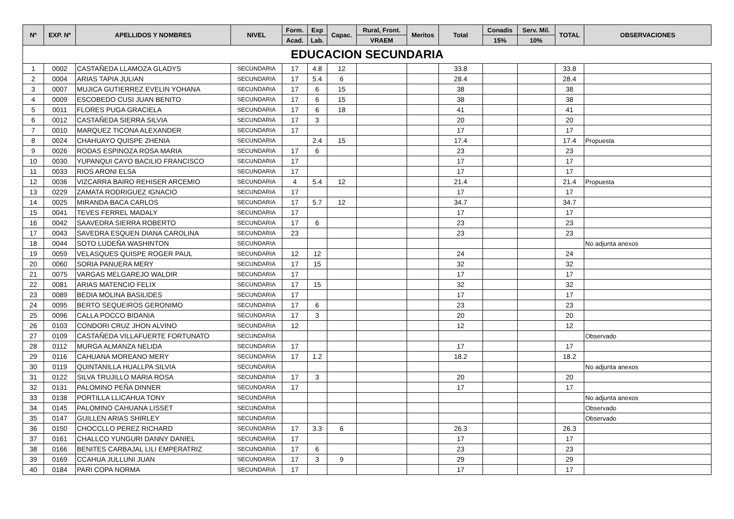| Nº | EXP. Nº | APELLIDOS Y NOMBRES | NIVEL | Form. | Exp | Capac. | Rural, Front. | Meritos | Total | Conadis | Serv. Mil. | TOTAL | OBSERVACIONES |
| --- | --- | --- | --- | --- | --- | --- | --- | --- | --- | --- | --- | --- | --- |
| | | | | Acad. | Lab. | | VRAEM | | | 15% | 10% | | |
| EDUCACION SECUNDARIA | | | | | | | | | | | | | |
| 1 | 0002 | CASTAÑEDA LLAMOZA GLADYS | SECUNDARIA | 17 | 4.8 | 12 | | | 33.8 | | | 33.8 | |
| 2 | 0004 | ARIAS TAPIA JULIAN | SECUNDARIA | 17 | 5.4 | 6 | | | 28.4 | | | 28.4 | |
| 3 | 0007 | MUJICA GUTIERREZ EVELIN YOHANA | SECUNDARIA | 17 | 6 | 15 | | | 38 | | | 38 | |
| 4 | 0009 | ESCOBEDO CUSI JUAN BENITO | SECUNDARIA | 17 | 6 | 15 | | | 38 | | | 38 | |
| 5 | 0011 | FLORES PUGA GRACIELA | SECUNDARIA | 17 | 6 | 18 | | | 41 | | | 41 | |
| 6 | 0012 | CASTAÑEDA SIERRA SILVIA | SECUNDARIA | 17 | 3 | | | | 20 | | | 20 | |
| 7 | 0010 | MARQUEZ TICONA ALEXANDER | SECUNDARIA | 17 | | | | | 17 | | | 17 | |
| 8 | 0024 | CHAHUAYO QUISPE ZHENIA | SECUNDARIA | | 2.4 | 15 | | | 17.4 | | | 17.4 | Propuesta |
| 9 | 0026 | RODAS ESPINOZA ROSA MARIA | SECUNDARIA | 17 | 6 | | | | 23 | | | 23 | |
| 10 | 0030 | YUPANQUI CAYO BACILIO FRANCISCO | SECUNDARIA | 17 | | | | | 17 | | | 17 | |
| 11 | 0033 | RIOS ARONI ELSA | SECUNDARIA | 17 | | | | | 17 | | | 17 | |
| 12 | 0036 | VIZCARRA BAIRO REHISER ARCEMIO | SECUNDARIA | 4 | 5.4 | 12 | | | 21.4 | | | 21.4 | Propuesta |
| 13 | 0229 | ZAMATA RODRIGUEZ IGNACIO | SECUNDARIA | 17 | | | | | 17 | | | 17 | |
| 14 | 0025 | MIRANDA BACA CARLOS | SECUNDARIA | 17 | 5.7 | 12 | | | 34.7 | | | 34.7 | |
| 15 | 0041 | TEVES FERREL MADALY | SECUNDARIA | 17 | | | | | 17 | | | 17 | |
| 16 | 0042 | SAAVEDRA SIERRA ROBERTO | SECUNDARIA | 17 | 6 | | | | 23 | | | 23 | |
| 17 | 0043 | SAVEDRA ESQUEN DIANA CAROLINA | SECUNDARIA | 23 | | | | | 23 | | | 23 | |
| 18 | 0044 | SOTO LUDEÑA WASHINTON | SECUNDARIA | | | | | | | | | | No adjunta anexos |
| 19 | 0059 | VELASQUES QUISPE ROGER PAUL | SECUNDARIA | 12 | 12 | | | | 24 | | | 24 | |
| 20 | 0060 | SORIA PANUERA MERY | SECUNDARIA | 17 | 15 | | | | 32 | | | 32 | |
| 21 | 0075 | VARGAS MELGAREJO WALDIR | SECUNDARIA | 17 | | | | | 17 | | | 17 | |
| 22 | 0081 | ARIAS MATENCIO FELIX | SECUNDARIA | 17 | 15 | | | | 32 | | | 32 | |
| 23 | 0089 | BEDIA MOLINA BASILIDES | SECUNDARIA | 17 | | | | | 17 | | | 17 | |
| 24 | 0095 | BERTO SEQUEIROS GERONIMO | SECUNDARIA | 17 | 6 | | | | 23 | | | 23 | |
| 25 | 0096 | CALLA POCCO BIDANIA | SECUNDARIA | 17 | 3 | | | | 20 | | | 20 | |
| 26 | 0103 | CONDORI CRUZ JHON ALVINO | SECUNDARIA | 12 | | | | | 12 | | | 12 | |
| 27 | 0109 | CASTAÑEDA VILLAFUERTE FORTUNATO | SECUNDARIA | | | | | | | | | | Observado |
| 28 | 0112 | MURGA ALMANZA NELIDA | SECUNDARIA | 17 | | | | | 17 | | | 17 | |
| 29 | 0116 | CAHUANA MOREANO MERY | SECUNDARIA | 17 | 1.2 | | | | 18.2 | | | 18.2 | |
| 30 | 0119 | QUINTANILLA HUALLPA SILVIA | SECUNDARIA | | | | | | | | | | No adjunta anexos |
| 31 | 0122 | SILVA TRUJILLO MARIA ROSA | SECUNDARIA | 17 | 3 | | | | 20 | | | 20 | |
| 32 | 0131 | PALOMINO PEÑA DINNER | SECUNDARIA | 17 | | | | | 17 | | | 17 | |
| 33 | 0138 | PORTILLA LLICAHUA TONY | SECUNDARIA | | | | | | | | | | No adjunta anexos |
| 34 | 0145 | PALOMINO CAHUANA LISSET | SECUNDARIA | | | | | | | | | | Observado |
| 35 | 0147 | GUILLEN ARIAS SHIRLEY | SECUNDARIA | | | | | | | | | | Observado |
| 36 | 0150 | CHOCCLLO PEREZ RICHARD | SECUNDARIA | 17 | 3.3 | 6 | | | 26.3 | | | 26.3 | |
| 37 | 0161 | CHALLCO YUNGURI DANNY DANIEL | SECUNDARIA | 17 | | | | | 17 | | | 17 | |
| 38 | 0166 | BENITES CARBAJAL LILI EMPERATRIZ | SECUNDARIA | 17 | 6 | | | | 23 | | | 23 | |
| 39 | 0169 | CCAHUA JULLUNI JUAN | SECUNDARIA | 17 | 3 | 9 | | | 29 | | | 29 | |
| 40 | 0184 | PARI COPA NORMA | SECUNDARIA | 17 | | | | | 17 | | | 17 | |